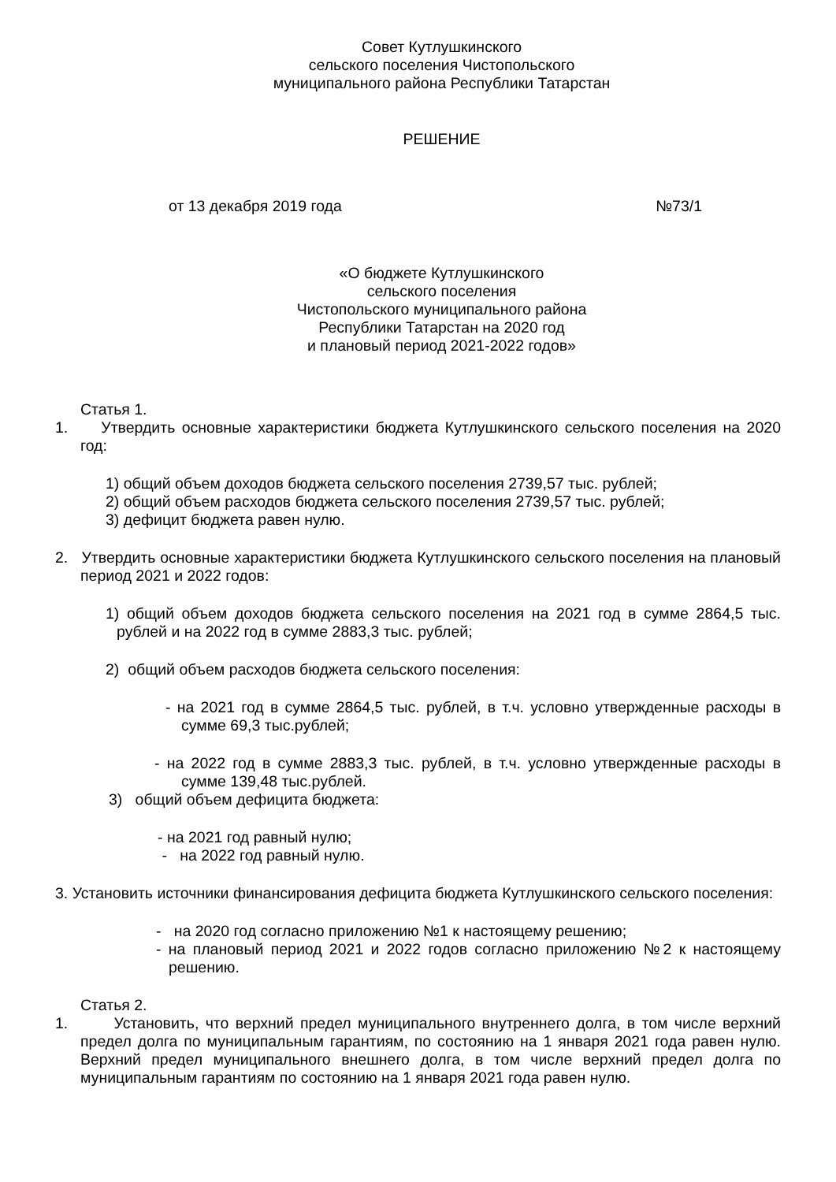Совет Кутлушкинского
сельского поселения Чистопольского
муниципального района Республики Татарстан
РЕШЕНИЕ
от 13 декабря 2019 года №73/1
«О бюджете Кутлушкинского
сельского поселения
Чистопольского муниципального района
Республики Татарстан на 2020 год
и плановый период 2021-2022 годов»
Статья 1.
1. Утвердить основные характеристики бюджета Кутлушкинского сельского поселения на 2020 год:
1) общий объем доходов бюджета сельского поселения 2739,57 тыс. рублей;
2) общий объем расходов бюджета сельского поселения 2739,57 тыс. рублей;
3) дефицит бюджета равен нулю.
2. Утвердить основные характеристики бюджета Кутлушкинского сельского поселения на плановый период 2021 и 2022 годов:
1) общий объем доходов бюджета сельского поселения на 2021 год в сумме 2864,5 тыс. рублей и на 2022 год в сумме 2883,3 тыс. рублей;
2) общий объем расходов бюджета сельского поселения:
- на 2021 год в сумме 2864,5 тыс. рублей, в т.ч. условно утвержденные расходы в сумме 69,3 тыс.рублей;
- на 2022 год в сумме 2883,3 тыс. рублей, в т.ч. условно утвержденные расходы в сумме 139,48 тыс.рублей.
3) общий объем дефицита бюджета:
- на 2021 год равный нулю;
- на 2022 год равный нулю.
3. Установить источники финансирования дефицита бюджета Кутлушкинского сельского поселения:
- на 2020 год согласно приложению №1 к настоящему решению;
- на плановый период 2021 и 2022 годов согласно приложению №2 к настоящему решению.
Статья 2.
1. Установить, что верхний предел муниципального внутреннего долга, в том числе верхний предел долга по муниципальным гарантиям, по состоянию на 1 января 2021 года равен нулю. Верхний предел муниципального внешнего долга, в том числе верхний предел долга по муниципальным гарантиям по состоянию на 1 января 2021 года равен нулю.